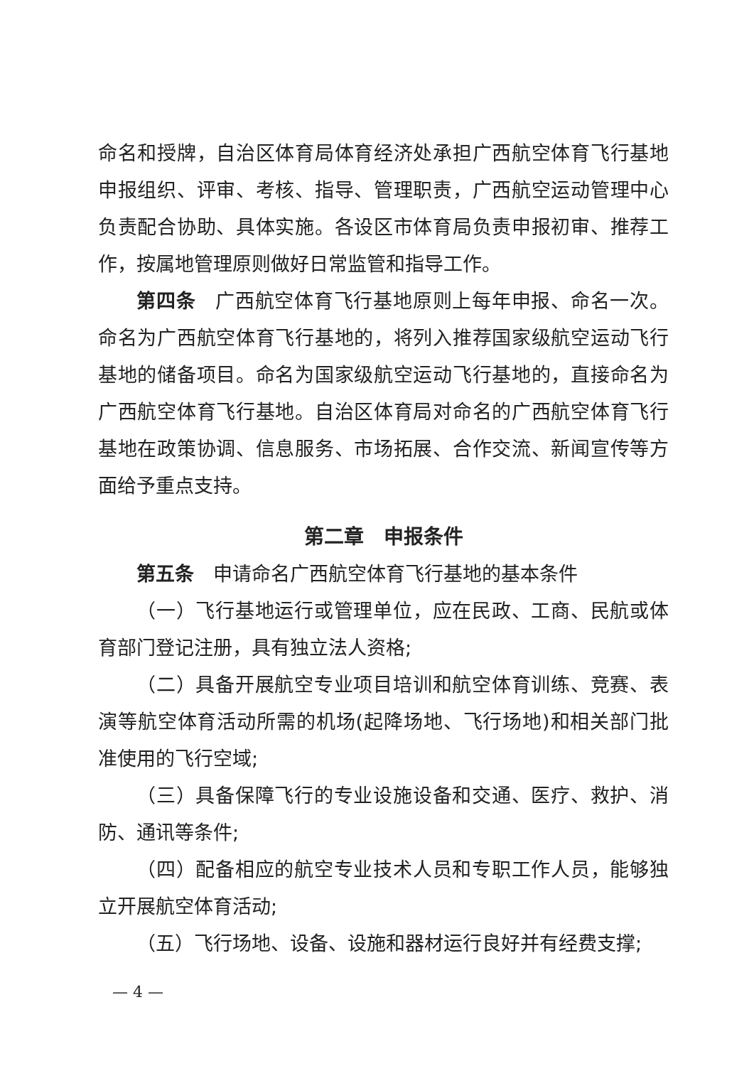命名和授牌，自治区体育局体育经济处承担广西航空体育飞行基地申报组织、评审、考核、指导、管理职责，广西航空运动管理中心负责配合协助、具体实施。各设区市体育局负责申报初审、推荐工作，按属地管理原则做好日常监管和指导工作。
第四条　广西航空体育飞行基地原则上每年申报、命名一次。命名为广西航空体育飞行基地的，将列入推荐国家级航空运动飞行基地的储备项目。命名为国家级航空运动飞行基地的，直接命名为广西航空体育飞行基地。自治区体育局对命名的广西航空体育飞行基地在政策协调、信息服务、市场拓展、合作交流、新闻宣传等方面给予重点支持。
第二章　申报条件
第五条　申请命名广西航空体育飞行基地的基本条件
（一）飞行基地运行或管理单位，应在民政、工商、民航或体育部门登记注册，具有独立法人资格;
（二）具备开展航空专业项目培训和航空体育训练、竞赛、表演等航空体育活动所需的机场(起降场地、飞行场地)和相关部门批准使用的飞行空域;
（三）具备保障飞行的专业设施设备和交通、医疗、救护、消防、通讯等条件;
（四）配备相应的航空专业技术人员和专职工作人员，能够独立开展航空体育活动;
（五）飞行场地、设备、设施和器材运行良好并有经费支撑;
— 4 —